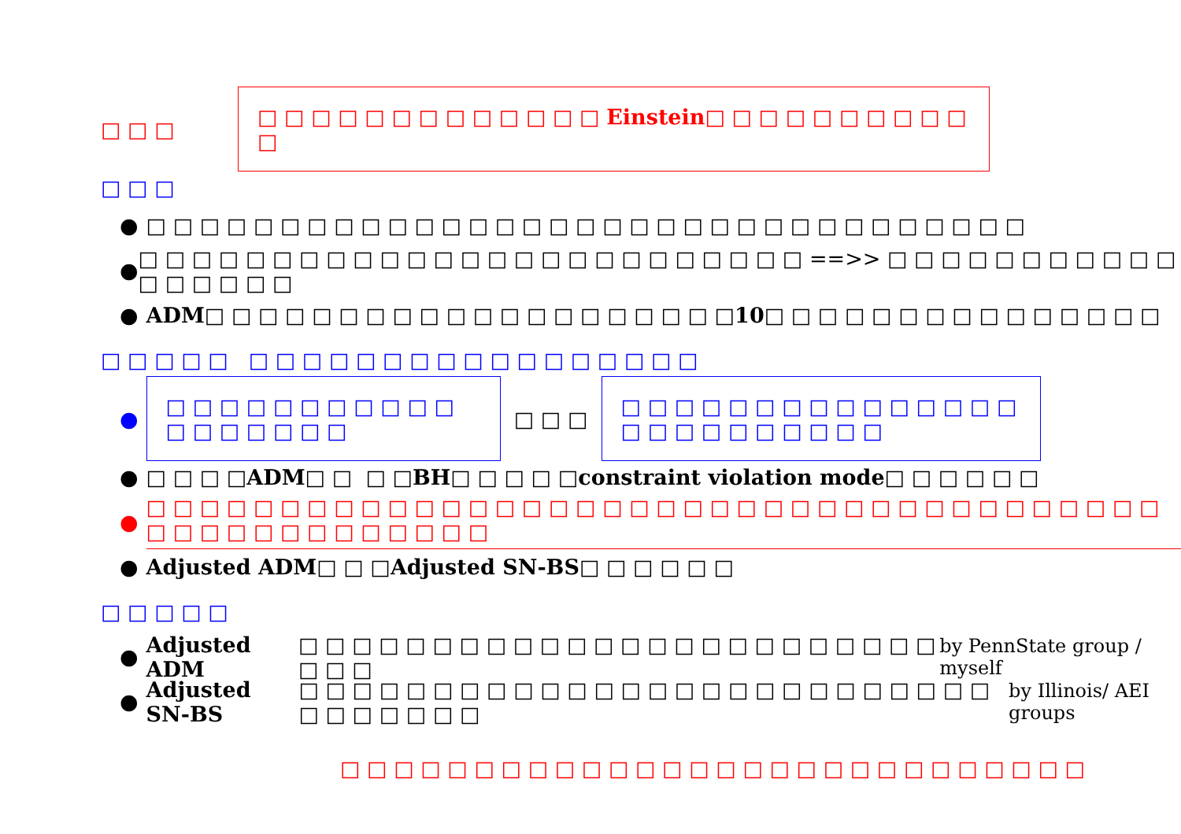□ □ □ □ □ □ □ □ □ □ □ □ □ □ □ □ Einstein□ □ □ □ □ □ □ □ □ □ □
□ □ □
● □ □ □ □ □ □ □ □ □ □ □ □ □ □ □ □ □ □ □ □ □ □ □ □ □ □ □ □ □ □ □ □ □
● □ □ □ □ □ □ □ □ □ □ □ □ □ □ □ □ □ □ □ □ □ □ □ □ □ ==>> □ □ □ □ □ □ □ □ □ □ □ □ □ □ □ □ □
● ADM □ □ □ □ □ □ □ □ □ □ □ □ □ □ □ □ □ □ □ □ 10 □ □ □ □ □ □ □ □ □ □ □ □ □ □ □
□ □ □ □ □ □ □ □ □ □ □ □ □ □ □ □ □ □ □ □ □ □
● □ □ □ □ □ □ □ □ □ □ □ □ □ □ □ □ □ □ □ □ □ □ □ □ □ □ □ □ □ □ □ □ □ □ □ □ □ □ □ □ □ □ □ □ □ □
● □ □ □ □ ADM □ □ □ □ BH □ □ □ □ □ constraint violation mode □ □ □ □ □ □
● □ □ □ □ □ □ □ □ □ □ □ □ □ □ □ □ □ □ □ □ □ □ □ □ □ □ □ □ □ □ □ □ □ □ □ □ □ □ □ □ □ □ □ □ □ □ □ □ □ □ □
● Adjusted ADM □ □ □ Adjusted SN-BS □ □ □ □ □ □
□ □ □ □ □
● Adjusted ADM □ □ □ □ □ □ □ □ □ □ □ □ □ □ □ □ □ □ □ □ □ □ □ □ □ □ □ by PennState group / myself
● Adjusted SN-BS □ □ □ □ □ □ □ □ □ □ □ □ □ □ □ □ □ □ □ □ □ □ □ □ □ □ □ □ □ □ □ □ □ by Illinois/ AEI groups
□ □ □ □ □ □ □ □ □ □ □ □ □ □ □ □ □ □ □ □ □ □ □ □ □ □ □ □